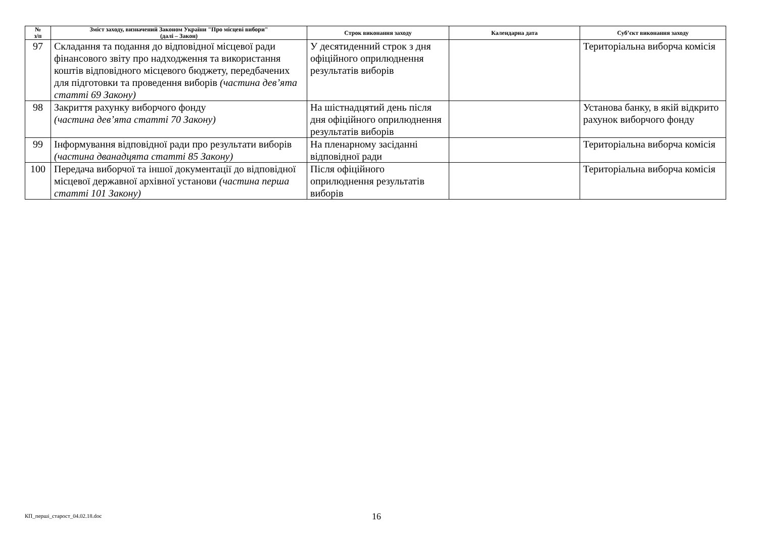| № з/п | Зміст заходу, визначений Законом України "Про місцеві вибори" (далі – Закон) | Строк виконання заходу | Календарна дата | Суб’єкт виконання заходу |
| --- | --- | --- | --- | --- |
| 97 | Складання та подання до відповідної місцевої ради фінансового звіту про надходження та використання коштів відповідного місцевого бюджету, передбачених для підготовки та проведення виборів (частина дев’ята статті 69 Закону) | У десятиденний строк з дня офіційного оприлюднення результатів виборів | | Територіальна виборча комісія |
| 98 | Закриття рахунку виборчого фонду (частина дев’ята статті 70 Закону) | На шістнадцятий день після дня офіційного оприлюднення результатів виборів | | Установа банку, в якій відкрито рахунок виборчого фонду |
| 99 | Інформування відповідної ради про результати виборів (частина дванадцята статті 85 Закону) | На пленарному засіданні відповідної ради | | Територіальна виборча комісія |
| 100 | Передача виборчої та іншої документації до відповідної місцевої державної архівної установи (частина перша статті 101 Закону) | Після офіційного оприлюднення результатів виборів | | Територіальна виборча комісія |
КП_перші_старост_04.02.18.doc 16